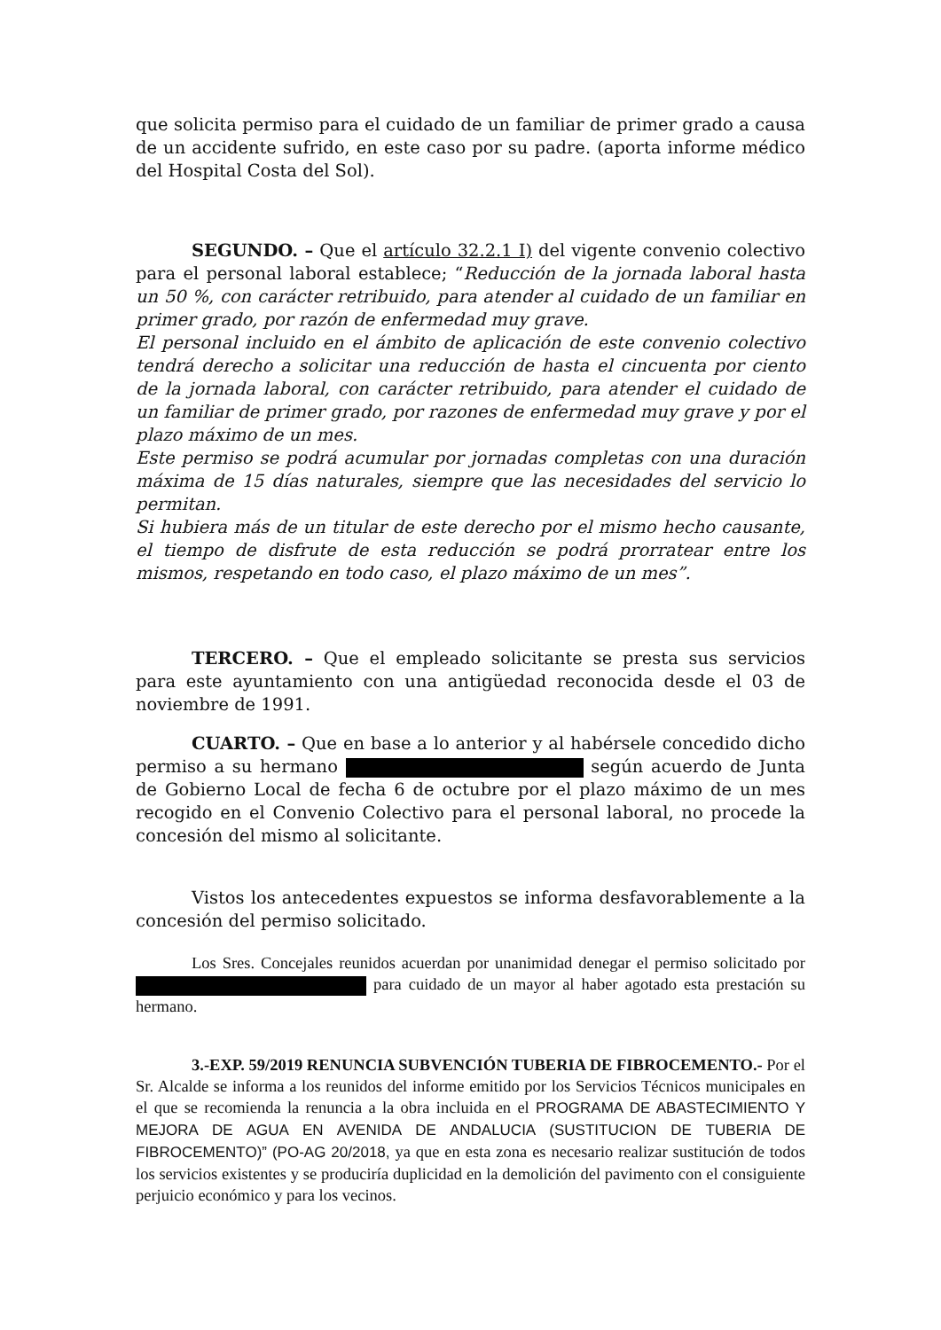que solicita permiso para el cuidado de un familiar de primer grado a causa de un accidente sufrido, en este caso por su padre. (aporta informe médico del Hospital Costa del Sol).
SEGUNDO. – Que el artículo 32.2.1 I) del vigente convenio colectivo para el personal laboral establece; “Reducción de la jornada laboral hasta un 50 %, con carácter retribuido, para atender al cuidado de un familiar en primer grado, por razón de enfermedad muy grave.
El personal incluido en el ámbito de aplicación de este convenio colectivo tendrá derecho a solicitar una reducción de hasta el cincuenta por ciento de la jornada laboral, con carácter retribuido, para atender el cuidado de un familiar de primer grado, por razones de enfermedad muy grave y por el plazo máximo de un mes.
Este permiso se podrá acumular por jornadas completas con una duración máxima de 15 días naturales, siempre que las necesidades del servicio lo permitan.
Si hubiera más de un titular de este derecho por el mismo hecho causante, el tiempo de disfrute de esta reducción se podrá prorratear entre los mismos, respetando en todo caso, el plazo máximo de un mes”.
TERCERO. – Que el empleado solicitante se presta sus servicios para este ayuntamiento con una antigüedad reconocida desde el 03 de noviembre de 1991.
CUARTO. – Que en base a lo anterior y al habérsele concedido dicho permiso a su hermano según acuerdo de Junta de Gobierno Local de fecha 6 de octubre por el plazo máximo de un mes recogido en el Convenio Colectivo para el personal laboral, no procede la concesión del mismo al solicitante.
Vistos los antecedentes expuestos se informa desfavorablemente a la concesión del permiso solicitado.
Los Sres. Concejales reunidos acuerdan por unanimidad denegar el permiso solicitado por para cuidado de un mayor al haber agotado esta prestación su hermano.
3.-EXP. 59/2019 RENUNCIA SUBVENCIÓN TUBERIA DE FIBROCEMENTO.- Por el Sr. Alcalde se informa a los reunidos del informe emitido por los Servicios Técnicos municipales en el que se recomienda la renuncia a la obra incluida en el PROGRAMA DE ABASTECIMIENTO Y MEJORA DE AGUA EN AVENIDA DE ANDALUCIA (SUSTITUCION DE TUBERIA DE FIBROCEMENTO)” (PO-AG 20/2018, ya que en esta zona es necesario realizar sustitución de todos los servicios existentes y se produciría duplicidad en la demolición del pavimento con el consiguiente perjuicio económico y para los vecinos.